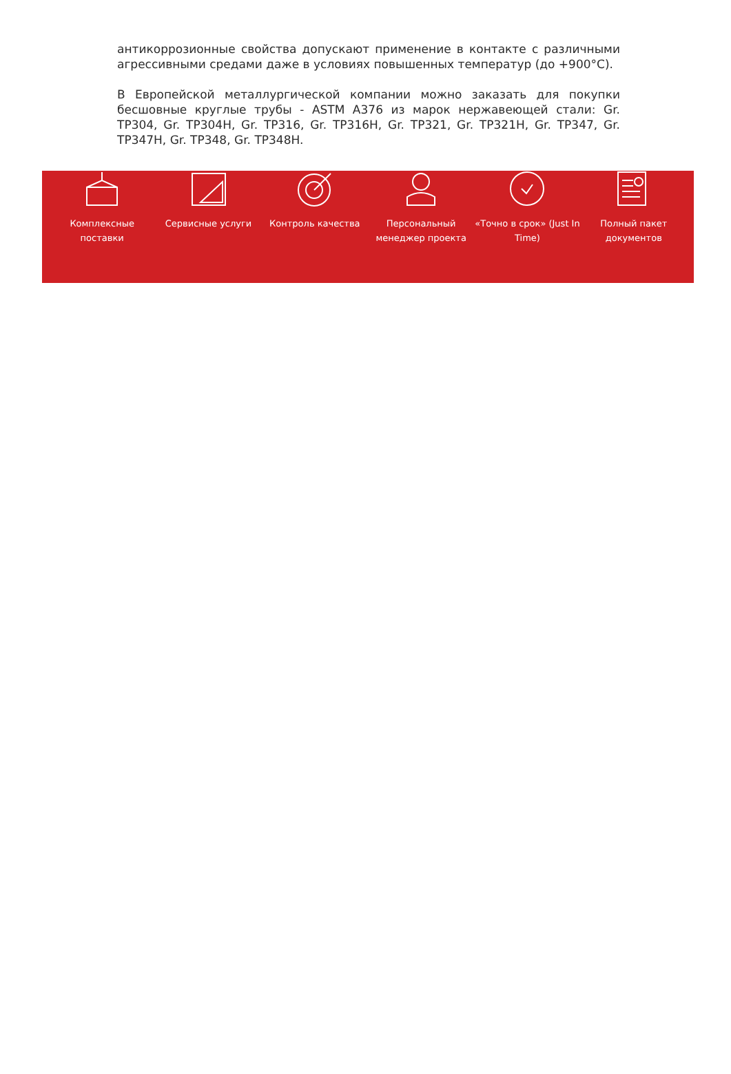антикоррозионные свойства допускают применение в контакте с различными агрессивными средами даже в условиях повышенных температур (до +900°C).
В Европейской металлургической компании можно заказать для покупки бесшовные круглые трубы - ASTM A376 из марок нержавеющей стали: Gr. TP304, Gr. TP304H, Gr. TP316, Gr. TP316H, Gr. TP321, Gr. TP321H, Gr. TP347, Gr. TP347H, Gr. TP348, Gr. TP348H.
Комплексные поставки Сервисные услуги Контроль качества Персональный менеджер проекта «Точно в срок» (Just In Time) Полный пакет документов